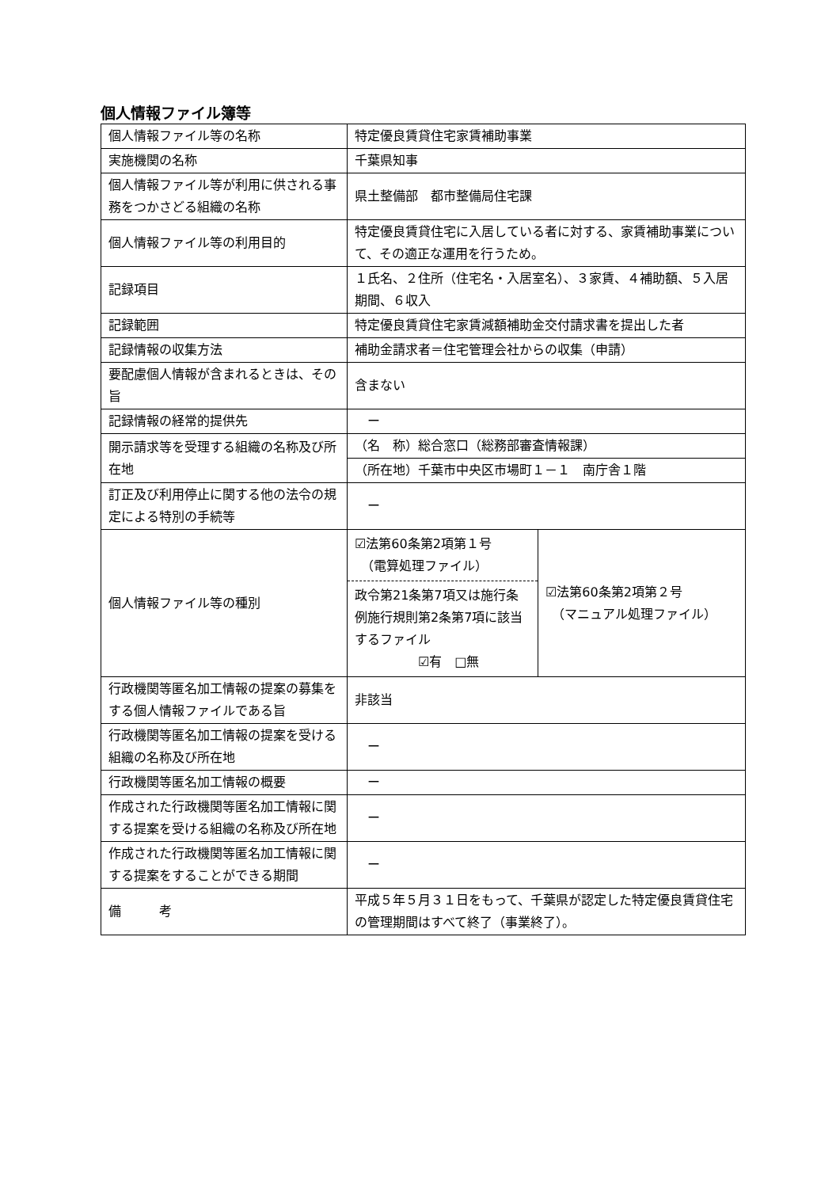個人情報ファイル簿等
| 個人情報ファイル等の名称 | 特定優良賃貸住宅家賃補助事業 | |
| 実施機関の名称 | 千葉県知事 | |
| 個人情報ファイル等が利用に供される事務をつかさどる組織の名称 | 県土整備部 都市整備局住宅課 | |
| 個人情報ファイル等の利用目的 | 特定優良賃貸住宅に入居している者に対する、家賃補助事業について、その適正な運用を行うため。 | |
| 記録項目 | １氏名、２住所（住宅名・入居室名）、３家賃、４補助額、５入居期間、６収入 | |
| 記録範囲 | 特定優良賃貸住宅家賃減額補助金交付請求書を提出した者 | |
| 記録情報の収集方法 | 補助金請求者＝住宅管理会社からの収集（申請） | |
| 要配慮個人情報が含まれるときは、その旨 | 含まない | |
| 記録情報の経常的提供先 | ー | |
| 開示請求等を受理する組織の名称及び所在地 | （名 称）総合窓口（総務部審査情報課） | |
| | （所在地）千葉市中央区市場町１－１ 南庁舎１階 | |
| 訂正及び利用停止に関する他の法令の規定による特別の手続等 | ー | |
| 個人情報ファイル等の種別 | ☑法第60条第2項第１号 （電算処理ファイル） 政令第21条第7項又は施行条例施行規則第2条第7項に該当するファイル ☑有 □無 | ☑法第60条第2項第２号 （マニュアル処理ファイル） |
| 行政機関等匿名加工情報の提案の募集をする個人情報ファイルである旨 | 非該当 | |
| 行政機関等匿名加工情報の提案を受ける組織の名称及び所在地 | ー | |
| 行政機関等匿名加工情報の概要 | ー | |
| 作成された行政機関等匿名加工情報に関する提案を受ける組織の名称及び所在地 | ー | |
| 作成された行政機関等匿名加工情報に関する提案をすることができる期間 | ー | |
| 備 考 | 平成５年５月３１日をもって、千葉県が認定した特定優良賃貸住宅の管理期間はすべて終了（事業終了）。 | |